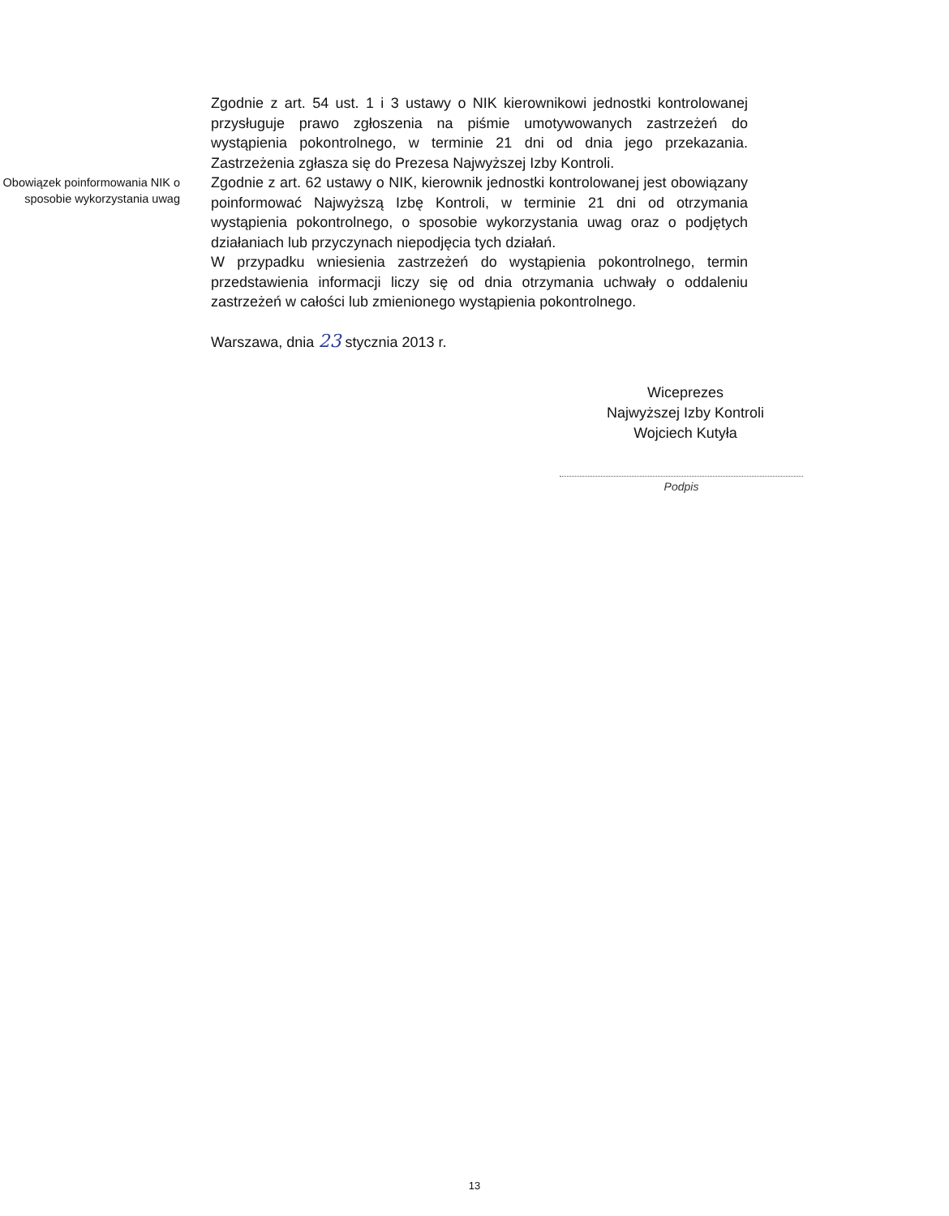Zgodnie z art. 54 ust. 1 i 3 ustawy o NIK kierownikowi jednostki kontrolowanej przysługuje prawo zgłoszenia na piśmie umotywowanych zastrzeżeń do wystąpienia pokontrolnego, w terminie 21 dni od dnia jego przekazania. Zastrzeżenia zgłasza się do Prezesa Najwyższej Izby Kontroli.
Obowiązek poinformowania NIK o sposobie wykorzystania uwag
Zgodnie z art. 62 ustawy o NIK, kierownik jednostki kontrolowanej jest obowiązany poinformować Najwyższą Izbę Kontroli, w terminie 21 dni od otrzymania wystąpienia pokontrolnego, o sposobie wykorzystania uwag oraz o podjętych działaniach lub przyczynach niepodjęcia tych działań.
W przypadku wniesienia zastrzeżeń do wystąpienia pokontrolnego, termin przedstawienia informacji liczy się od dnia otrzymania uchwały o oddaleniu zastrzeżeń w całości lub zmienionego wystąpienia pokontrolnego.
Warszawa, dnia 23 stycznia 2013 r.
Wiceprezes
Najwyższej Izby Kontroli
Wojciech Kutyła
Podpis
13